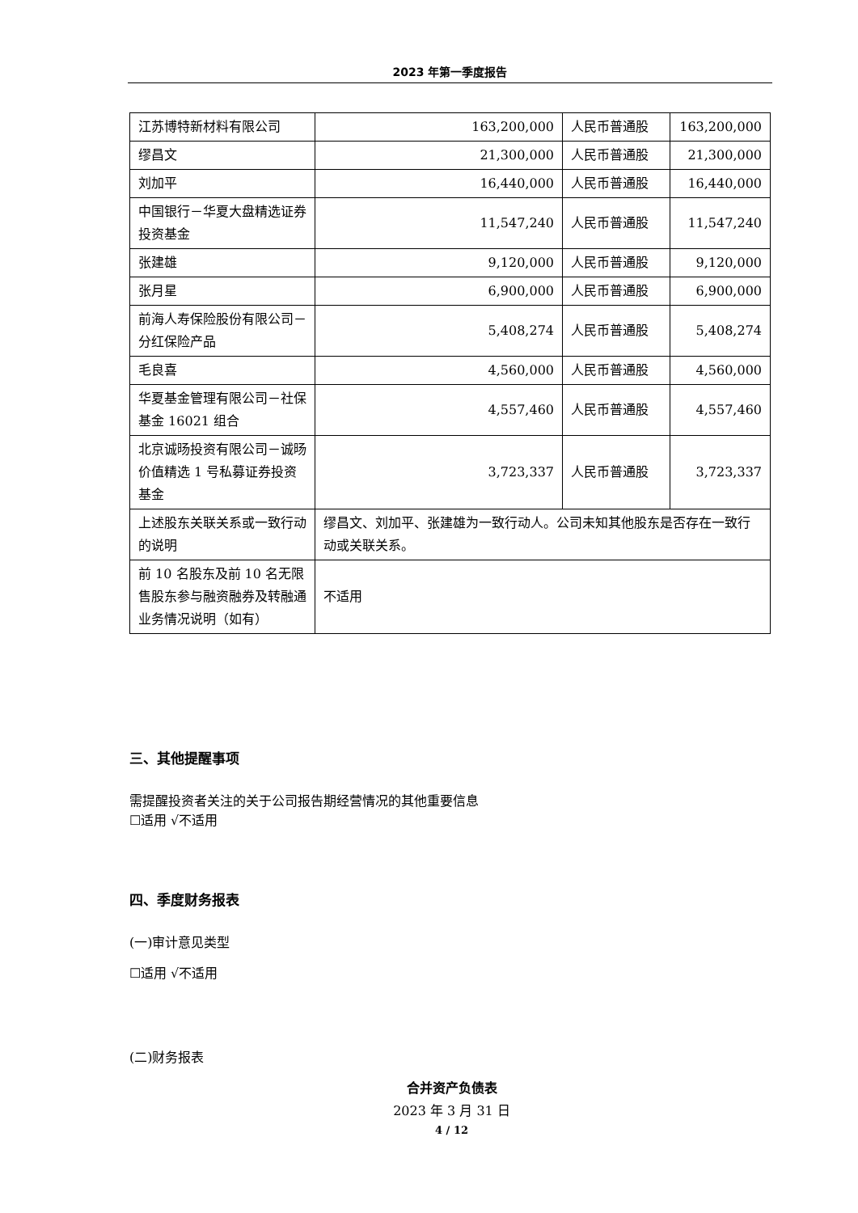2023 年第一季度报告
| 江苏博特新材料有限公司 | 163,200,000 | 人民币普通股 | 163,200,000 |
| 缪昌文 | 21,300,000 | 人民币普通股 | 21,300,000 |
| 刘加平 | 16,440,000 | 人民币普通股 | 16,440,000 |
| 中国银行－华夏大盘精选证券投资基金 | 11,547,240 | 人民币普通股 | 11,547,240 |
| 张建雄 | 9,120,000 | 人民币普通股 | 9,120,000 |
| 张月星 | 6,900,000 | 人民币普通股 | 6,900,000 |
| 前海人寿保险股份有限公司－分红保险产品 | 5,408,274 | 人民币普通股 | 5,408,274 |
| 毛良喜 | 4,560,000 | 人民币普通股 | 4,560,000 |
| 华夏基金管理有限公司－社保基金 16021 组合 | 4,557,460 | 人民币普通股 | 4,557,460 |
| 北京诚旸投资有限公司－诚旸价值精选 1 号私募证券投资基金 | 3,723,337 | 人民币普通股 | 3,723,337 |
| 上述股东关联关系或一致行动的说明 | 缪昌文、刘加平、张建雄为一致行动人。公司未知其他股东是否存在一致行动或关联关系。 | | |
| 前 10 名股东及前 10 名无限售股东参与融资融券及转融通业务情况说明（如有） | 不适用 | | |
三、其他提醒事项
需提醒投资者关注的关于公司报告期经营情况的其他重要信息
☐适用 √不适用
四、季度财务报表
(一)审计意见类型
☐适用 √不适用
(二)财务报表
合并资产负债表
2023 年 3 月 31 日
4 / 12